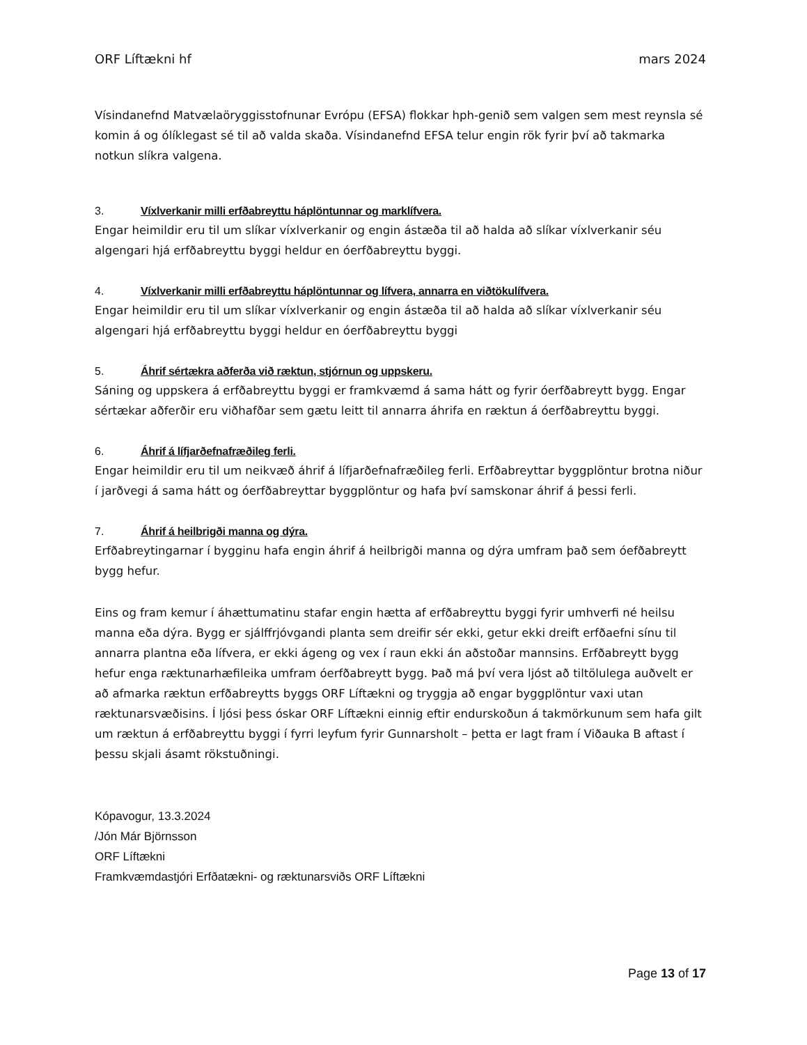ORF Líftækni hf mars 2024
Vísindanefnd Matvælaöryggisstofnunar Evrópu (EFSA) flokkar hph-genið sem valgen sem mest reynsla sé komin á og ólíklegast sé til að valda skaða. Vísindanefnd EFSA telur engin rök fyrir því að takmarka notkun slíkra valgena.
3. Víxlverkanir milli erfðabreyttu háplöntunnar og marklífvera.
Engar heimildir eru til um slíkar víxlverkanir og engin ástæða til að halda að slíkar víxlverkanir séu algengari hjá erfðabreyttu byggi heldur en óerfðabreyttu byggi.
4. Víxlverkanir milli erfðabreyttu háplöntunnar og lífvera, annarra en viðtökulífvera.
Engar heimildir eru til um slíkar víxlverkanir og engin ástæða til að halda að slíkar víxlverkanir séu algengari hjá erfðabreyttu byggi heldur en óerfðabreyttu byggi
5. Áhrif sértækra aðferða við ræktun, stjórnun og uppskeru.
Sáning og uppskera á erfðabreyttu byggi er framkvæmd á sama hátt og fyrir óerfðabreytt bygg. Engar sértækar aðferðir eru viðhafðar sem gætu leitt til annarra áhrifa en ræktun á óerfðabreyttu byggi.
6. Áhrif á lífjarðefnafræðileg ferli.
Engar heimildir eru til um neikvæð áhrif á lífjarðefnafræðileg ferli. Erfðabreyttar byggplöntur brotna niður í jarðvegi á sama hátt og óerfðabreyttar byggplöntur og hafa því samskonar áhrif á þessi ferli.
7. Áhrif á heilbrigði manna og dýra.
Erfðabreytingarnar í bygginu hafa engin áhrif á heilbrigði manna og dýra umfram það sem óefðabreytt bygg hefur.
Eins og fram kemur í áhættumatinu stafar engin hætta af erfðabreyttu byggi fyrir umhverfi né heilsu manna eða dýra. Bygg er sjálffrjóvgandi planta sem dreifir sér ekki, getur ekki dreift erfðaefni sínu til annarra plantna eða lífvera, er ekki ágeng og vex í raun ekki án aðstoðar mannsins. Erfðabreytt bygg hefur enga ræktunarhæfileika umfram óerfðabreytt bygg. Það má því vera ljóst að tiltölulega auðvelt er að afmarka ræktun erfðabreytts byggs ORF Líftækni og tryggja að engar byggplöntur vaxi utan ræktunarsvæðisins. Í ljósi þess óskar ORF Líftækni einnig eftir endurskoðun á takmörkunum sem hafa gilt um ræktun á erfðabreyttu byggi í fyrri leyfum fyrir Gunnarsholt – þetta er lagt fram í Viðauka B aftast í þessu skjali ásamt rökstuðningi.
Kópavogur, 13.3.2024
/Jón Már Björnsson
ORF Líftækni
Framkvæmdastjóri Erfðatækni- og ræktunarsviðs ORF Líftækni
Page 13 of 17